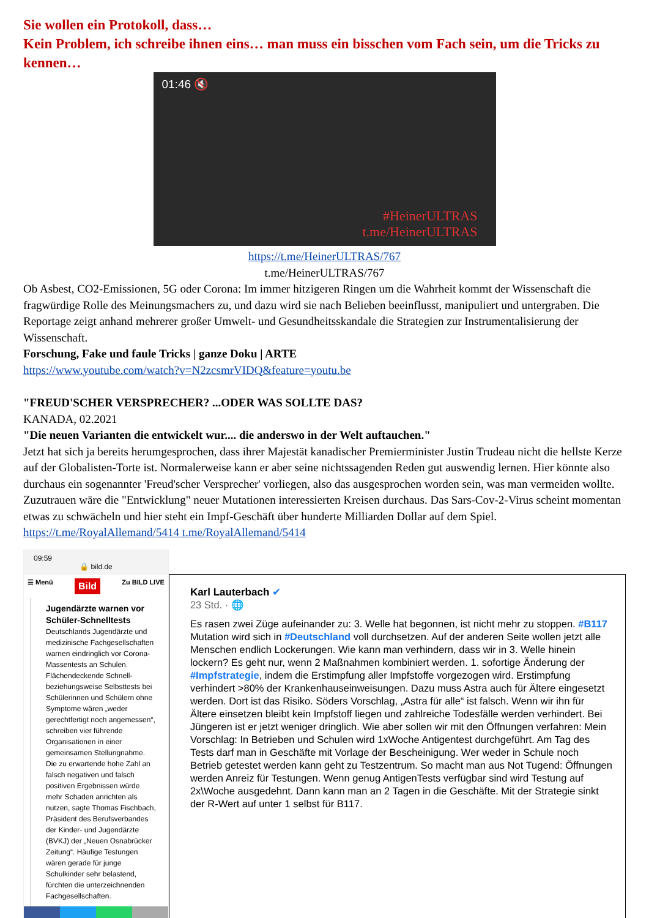Sie wollen ein Protokoll, dass…
Kein Problem, ich schreibe ihnen eins… man muss ein bisschen vom Fach sein, um die Tricks zu kennen…
01:46 🔇
#HeinerULTRAS
t.me/HeinerULTRAS
https://t.me/HeinerULTRAS/767
t.me/HeinerULTRAS/767
Ob Asbest, CO2-Emissionen, 5G oder Corona: Im immer hitzigeren Ringen um die Wahrheit kommt der Wissenschaft die fragwürdige Rolle des Meinungsmachers zu, und dazu wird sie nach Belieben beeinflusst, manipuliert und untergraben. Die Reportage zeigt anhand mehrerer großer Umwelt- und Gesundheitsskandale die Strategien zur Instrumentalisierung der Wissenschaft.
Forschung, Fake und faule Tricks | ganze Doku | ARTE
https://www.youtube.com/watch?v=N2zcsmrVIDQ&feature=youtu.be
"FREUD'SCHER VERSPRECHER? ...ODER WAS SOLLTE DAS?
KANADA, 02.2021
"Die neuen Varianten die entwickelt wur.... die anderswo in der Welt auftauchen."
Jetzt hat sich ja bereits herumgesprochen, dass ihrer Majestät kanadischer Premierminister Justin Trudeau nicht die hellste Kerze auf der Globalisten-Torte ist. Normalerweise kann er aber seine nichtssagenden Reden gut auswendig lernen. Hier könnte also durchaus ein sogenannter 'Freud'scher Versprecher' vorliegen, also das ausgesprochen worden sein, was man vermeiden wollte. Zuzutrauen wäre die "Entwicklung" neuer Mutationen interessierten Kreisen durchaus. Das Sars-Cov-2-Virus scheint momentan etwas zu schwächeln und hier steht ein Impf-Geschäft über hunderte Milliarden Dollar auf dem Spiel.
https://t.me/RoyalAllemand/5414 t.me/RoyalAllemand/5414
09:59
🔒 bild.de
☰ Menü Bild Zu BILD LIVE
Jugendärzte warnen vor Schüler-Schnelltests
Deutschlands Jugendärzte und medizinische Fachgesellschaften warnen eindringlich vor Corona-Massentests an Schulen. Flächendeckende Schnell- beziehungsweise Selbsttests bei Schülerinnen und Schülern ohne Symptome wären „weder gerechtfertigt noch angemessen“, schreiben vier führende Organisationen in einer gemeinsamen Stellungnahme. Die zu erwartende hohe Zahl an falsch negativen und falsch positiven Ergebnissen würde mehr Schaden anrichten als nutzen, sagte Thomas Fischbach, Präsident des Berufsverbandes der Kinder- und Jugendärzte (BVKJ) der „Neuen Osnabrücker Zeitung“. Häufige Testungen wären gerade für junge Schulkinder sehr belastend, fürchten die unterzeichnenden Fachgesellschaften.
Karl Lauterbach ✔
23 Std. · 🌐
Es rasen zwei Züge aufeinander zu: 3. Welle hat begonnen, ist nicht mehr zu stoppen. #B117 Mutation wird sich in #Deutschland voll durchsetzen. Auf der anderen Seite wollen jetzt alle Menschen endlich Lockerungen. Wie kann man verhindern, dass wir in 3. Welle hinein lockern? Es geht nur, wenn 2 Maßnahmen kombiniert werden. 1. sofortige Änderung der #Impfstrategie, indem die Erstimpfung aller Impfstoffe vorgezogen wird. Erstimpfung verhindert >80% der Krankenhauseinweisungen. Dazu muss Astra auch für Ältere eingesetzt werden. Dort ist das Risiko. Söders Vorschlag, „Astra für alle“ ist falsch. Wenn wir ihn für Ältere einsetzen bleibt kein Impfstoff liegen und zahlreiche Todesfälle werden verhindert. Bei Jüngeren ist er jetzt weniger dringlich. Wie aber sollen wir mit den Öffnungen verfahren: Mein Vorschlag: In Betrieben und Schulen wird 1xWoche Antigentest durchgeführt. Am Tag des Tests darf man in Geschäfte mit Vorlage der Bescheinigung. Wer weder in Schule noch Betrieb getestet werden kann geht zu Testzentrum. So macht man aus Not Tugend: Öffnungen werden Anreiz für Testungen. Wenn genug AntigenTests verfügbar sind wird Testung auf 2x\Woche ausgedehnt. Dann kann man an 2 Tagen in die Geschäfte. Mit der Strategie sinkt der R-Wert auf unter 1 selbst für B117.